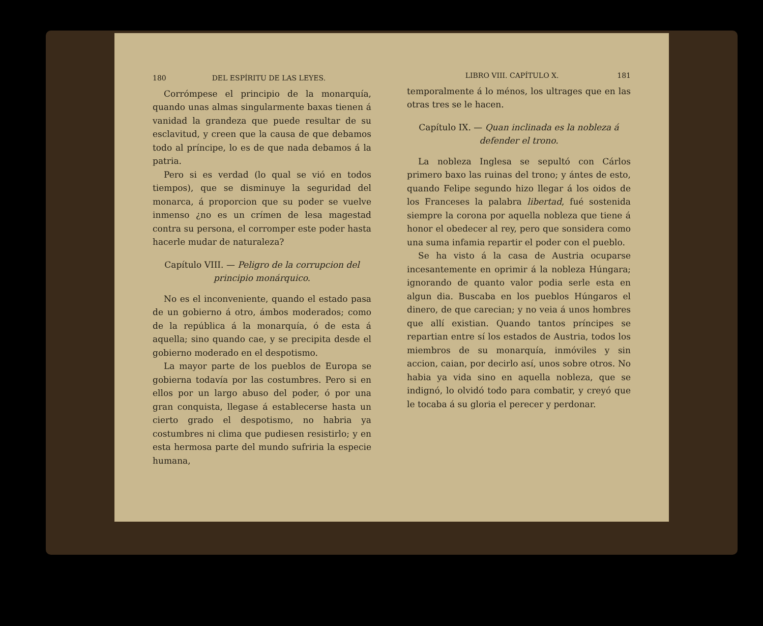180 DEL ESPÍRITU DE LAS LEYES.
Corrómpese el principio de la monarquía, quando unas almas singularmente baxas tienen á vanidad la grandeza que puede resultar de su esclavitud, y creen que la causa de que debamos todo al príncipe, lo es de que nada debamos á la patria.
Pero si es verdad (lo qual se vió en todos tiempos), que se disminuye la seguridad del monarca, á proporcion que su poder se vuelve inmenso ¿no es un crímen de lesa magestad contra su persona, el corromper este poder hasta hacerle mudar de naturaleza?
Capítulo VIII. — Peligro de la corrupcion del principio monárquico.
No es el inconveniente, quando el estado pasa de un gobierno á otro, ámbos moderados; como de la república á la monarquía, ó de esta á aquella; sino quando cae, y se precipita desde el gobierno moderado en el despotismo.
La mayor parte de los pueblos de Europa se gobierna todavía por las costumbres. Pero si en ellos por un largo abuso del poder, ó por una gran conquista, llegase á establecerse hasta un cierto grado el despotismo, no habria ya costumbres ni clima que pudiesen resistirlo; y en esta hermosa parte del mundo sufriria la especie humana,
LIBRO VIII. CAPÍTULO X. 181
temporalmente á lo ménos, los ultrages que en las otras tres se le hacen.
Capítulo IX. — Quan inclinada es la nobleza á defender el trono.
La nobleza Inglesa se sepultó con Cárlos primero baxo las ruinas del trono; y ántes de esto, quando Felipe segundo hizo llegar á los oidos de los Franceses la palabra libertad, fué sostenida siempre la corona por aquella nobleza que tiene á honor el obedecer al rey, pero que sonsidera como una suma infamia repartir el poder con el pueblo.
Se ha visto á la casa de Austria ocuparse incesantemente en oprimir á la nobleza Húngara; ignorando de quanto valor podia serle esta en algun dia. Buscaba en los pueblos Húngaros el dinero, de que carecian; y no veia á unos hombres que allí existian. Quando tantos príncipes se repartian entre sí los estados de Austria, todos los miembros de su monarquía, inmóviles y sin accion, caian, por decirlo así, unos sobre otros. No habia ya vida sino en aquella nobleza, que se indignó, lo olvidó todo para combatir, y creyó que le tocaba á su gloria el perecer y perdonar.